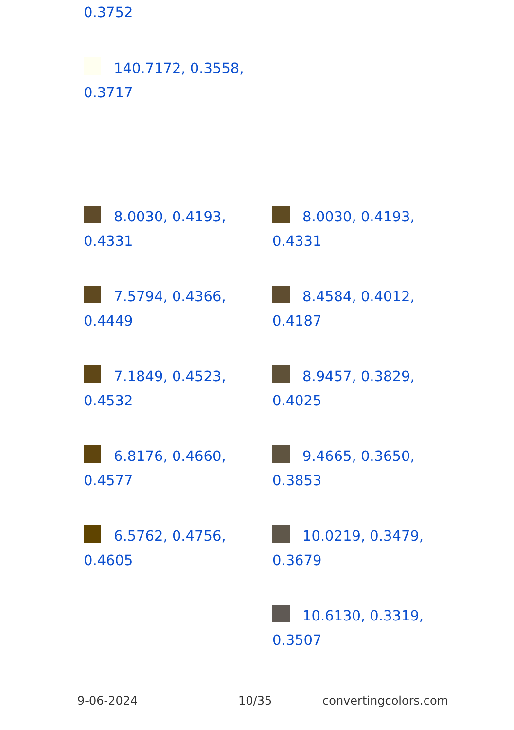0.3752
140.7172, 0.3558, 0.3717
8.0030, 0.4193, 0.4331
8.0030, 0.4193, 0.4331
7.5794, 0.4366, 0.4449
8.4584, 0.4012, 0.4187
7.1849, 0.4523, 0.4532
8.9457, 0.3829, 0.4025
6.8176, 0.4660, 0.4577
9.4665, 0.3650, 0.3853
6.5762, 0.4756, 0.4605
10.0219, 0.3479, 0.3679
10.6130, 0.3319, 0.3507
9-06-2024 10/35 convertingcolors.com